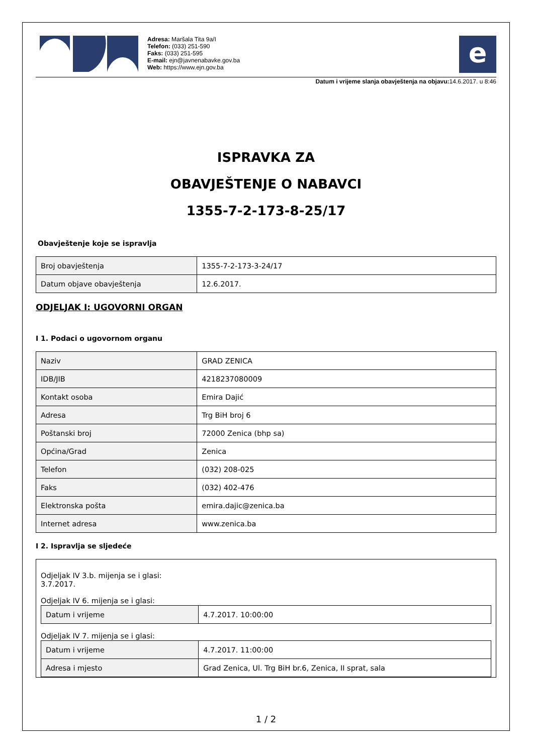Adresa: Maršala Tita 9a/I
Telefon: (033) 251-590
Faks: (033) 251-595
E-mail: ejn@javnenabavke.gov.ba
Web: https://www.ejn.gov.ba
e
Datum i vrijeme slanja obavještenja na objavu: 14.6.2017. u 8:46
ISPRAVKA ZA
OBAVJEŠTENJE O NABAVCI
1355-7-2-173-8-25/17
Obavještenje koje se ispravlja
| Broj obavještenja | 1355-7-2-173-3-24/17 |
| Datum objave obavještenja | 12.6.2017. |
ODJELJAK I: UGOVORNI ORGAN
I 1. Podaci o ugovornom organu
| Naziv | GRAD ZENICA |
| IDB/JIB | 4218237080009 |
| Kontakt osoba | Emira Dajić |
| Adresa | Trg BiH broj 6 |
| Poštanski broj | 72000 Zenica (bhp sa) |
| Općina/Grad | Zenica |
| Telefon | (032) 208-025 |
| Faks | (032) 402-476 |
| Elektronska pošta | emira.dajic@zenica.ba |
| Internet adresa | www.zenica.ba |
I 2. Ispravlja se sljedeće
Odjeljak IV 3.b. mijenja se i glasi:
3.7.2017.
Odjeljak IV 6. mijenja se i glasi:
| Datum i vrijeme | 4.7.2017. 10:00:00 |
Odjeljak IV 7. mijenja se i glasi:
| Datum i vrijeme | 4.7.2017. 11:00:00 |
| Adresa i mjesto | Grad Zenica, Ul. Trg BiH br.6, Zenica, II sprat, sala |
1 / 2